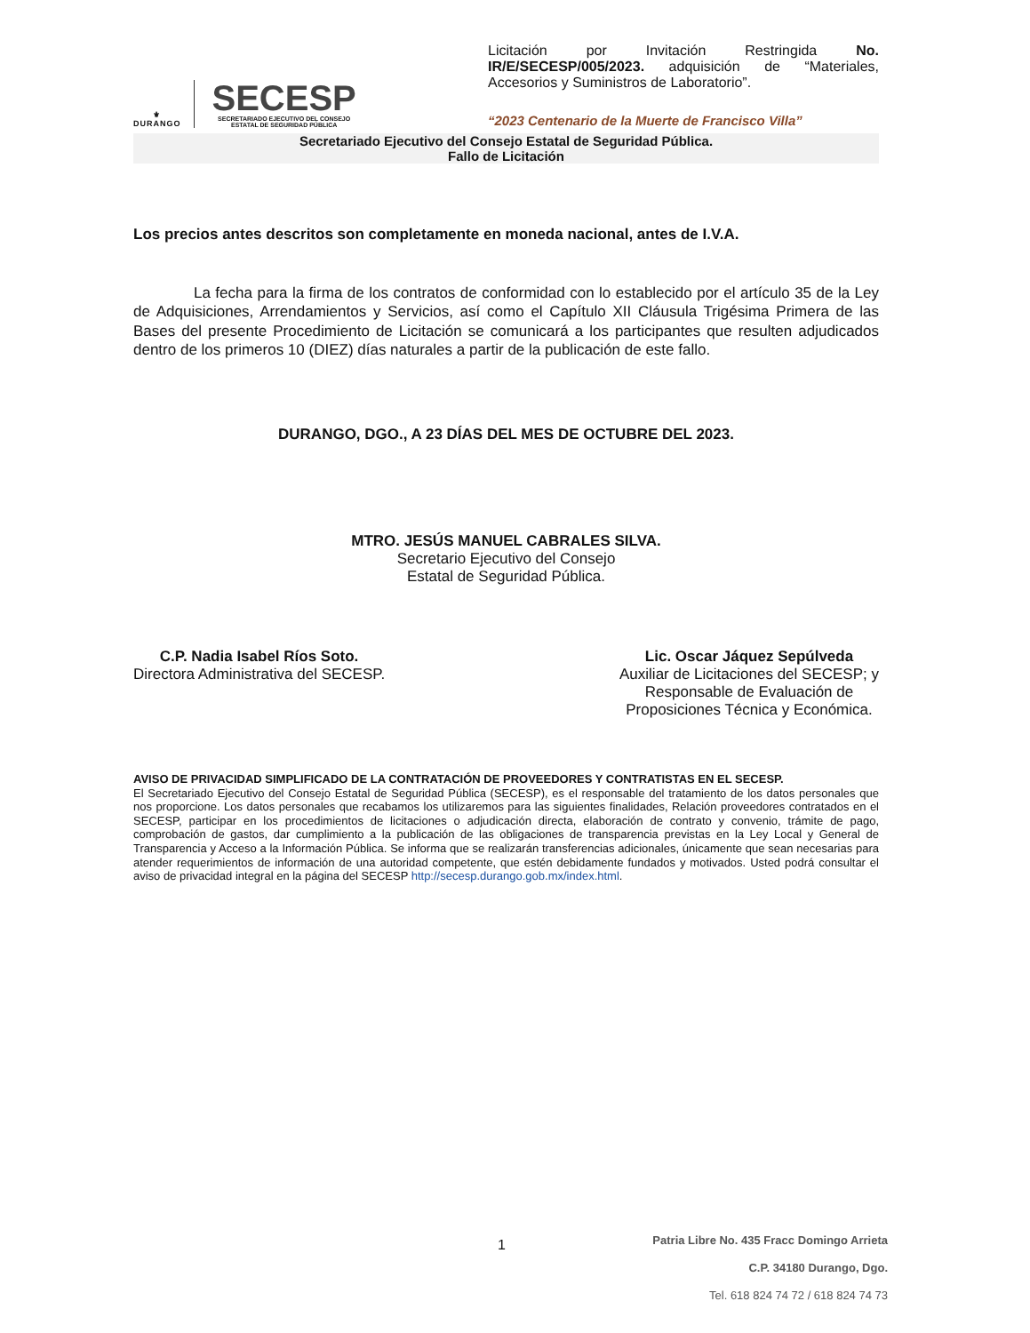⚜
DURANGO
SECESP
SECRETARIADO EJECUTIVO DEL CONSEJO
ESTATAL DE SEGURIDAD PÚBLICA
Licitación por Invitación Restringida No. IR/E/SECESP/005/2023. adquisición de “Materiales, Accesorios y Suministros de Laboratorio”.
“2023 Centenario de la Muerte de Francisco Villa”
Secretariado Ejecutivo del Consejo Estatal de Seguridad Pública.
Fallo de Licitación
Los precios antes descritos son completamente en moneda nacional, antes de I.V.A.
La fecha para la firma de los contratos de conformidad con lo establecido por el artículo 35 de la Ley de Adquisiciones, Arrendamientos y Servicios, así como el Capítulo XII Cláusula Trigésima Primera de las Bases del presente Procedimiento de Licitación se comunicará a los participantes que resulten adjudicados dentro de los primeros 10 (DIEZ) días naturales a partir de la publicación de este fallo.
DURANGO, DGO., A 23 DÍAS DEL MES DE OCTUBRE DEL 2023.
MTRO. JESÚS MANUEL CABRALES SILVA.
Secretario Ejecutivo del Consejo
Estatal de Seguridad Pública.
C.P. Nadia Isabel Ríos Soto.
Directora Administrativa del SECESP.
Lic. Oscar Jáquez Sepúlveda
Auxiliar de Licitaciones del SECESP; y
Responsable de Evaluación de
Proposiciones Técnica y Económica.
AVISO DE PRIVACIDAD SIMPLIFICADO DE LA CONTRATACIÓN DE PROVEEDORES Y CONTRATISTAS EN EL SECESP.
El Secretariado Ejecutivo del Consejo Estatal de Seguridad Pública (SECESP), es el responsable del tratamiento de los datos personales que nos proporcione. Los datos personales que recabamos los utilizaremos para las siguientes finalidades, Relación proveedores contratados en el SECESP, participar en los procedimientos de licitaciones o adjudicación directa, elaboración de contrato y convenio, trámite de pago, comprobación de gastos, dar cumplimiento a la publicación de las obligaciones de transparencia previstas en la Ley Local y General de Transparencia y Acceso a la Información Pública. Se informa que se realizarán transferencias adicionales, únicamente que sean necesarias para atender requerimientos de información de una autoridad competente, que estén debidamente fundados y motivados. Usted podrá consultar el aviso de privacidad integral en la página del SECESP http://secesp.durango.gob.mx/index.html.
1
Patria Libre No. 435 Fracc Domingo Arrieta
C.P. 34180 Durango, Dgo.
Tel. 618 824 74 72 / 618 824 74 73